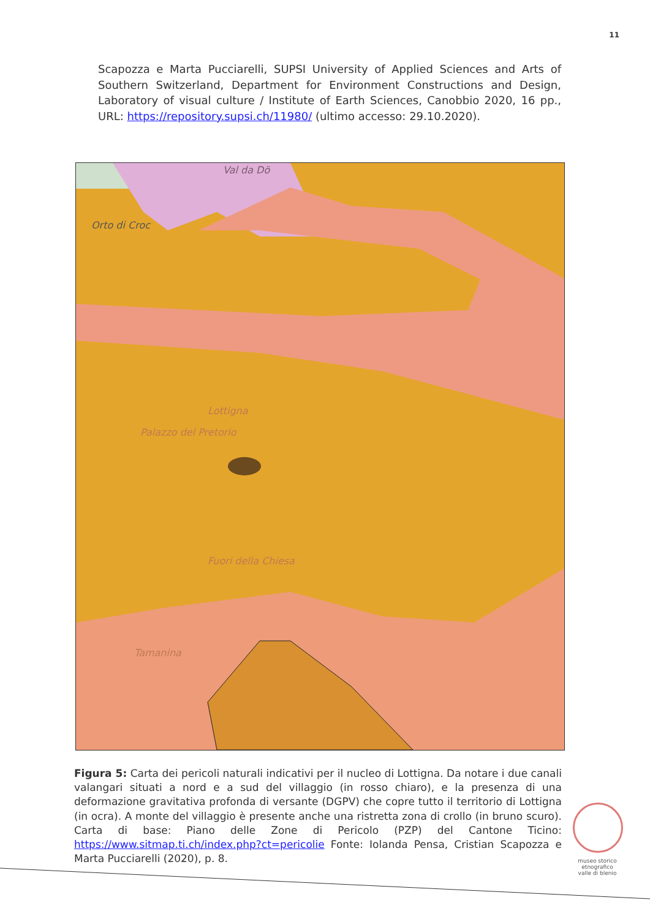11
Scapozza e Marta Pucciarelli, SUPSI University of Applied Sciences and Arts of Southern Switzerland, Department for Environment Constructions and Design, Laboratory of visual culture / Institute of Earth Sciences, Canobbio 2020, 16 pp., URL: https://repository.supsi.ch/11980/ (ultimo accesso: 29.10.2020).
Val da Dö
Orto di Croc
Lottigna
Palazzo del Pretorio
Fuori della Chiesa
Tamanina
Figura 5: Carta dei pericoli naturali indicativi per il nucleo di Lottigna. Da notare i due canali valangari situati a nord e a sud del villaggio (in rosso chiaro), e la presenza di una deformazione gravitativa profonda di versante (DGPV) che copre tutto il territorio di Lottigna (in ocra). A monte del villaggio è presente anche una ristretta zona di crollo (in bruno scuro). Carta di base: Piano delle Zone di Pericolo (PZP) del Cantone Ticino: https://www.sitmap.ti.ch/index.php?ct=pericolie Fonte: Iolanda Pensa, Cristian Scapozza e Marta Pucciarelli (2020), p. 8.
museo storico
etnografico
valle di blenio